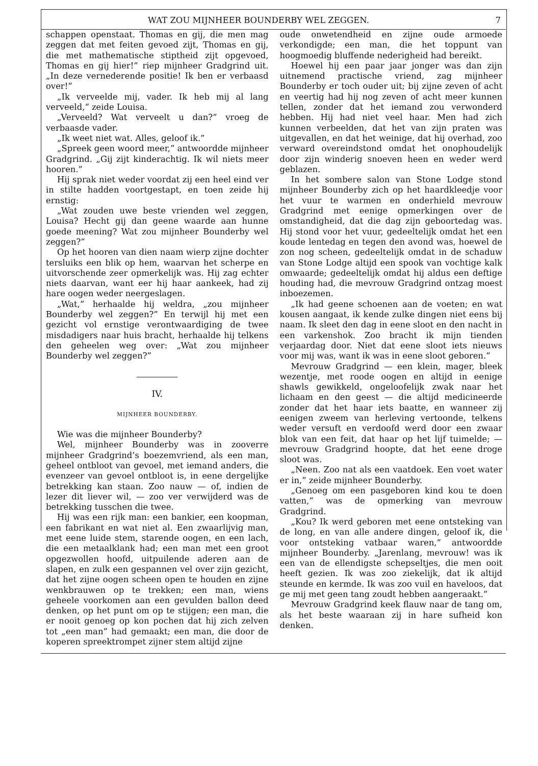WAT ZOU MIJNHEER BOUNDERBY WEL ZEGGEN. 7
schappen openstaat. Thomas en gij, die men mag zeggen dat met feiten gevoed zijt, Thomas en gij, die met mathematische stiptheid zijt opgevoed, Thomas en gij hier!” riep mijnheer Gradgrind uit. „In deze vernederende positie! Ik ben er verbaasd over!”
„Ik verveelde mij, vader. Ik heb mij al lang verveeld,” zeide Louisa.
„Verveeld? Wat verveelt u dan?” vroeg de verbaasde vader.
„Ik weet niet wat. Alles, geloof ik.”
„Spreek geen woord meer,” antwoordde mijnheer Gradgrind. „Gij zijt kinderachtig. Ik wil niets meer hooren.”
Hij sprak niet weder voordat zij een heel eind ver in stilte hadden voortgestapt, en toen zeide hij ernstig:
„Wat zouden uwe beste vrienden wel zeggen, Louisa? Hecht gij dan geene waarde aan hunne goede meening? Wat zou mijnheer Bounderby wel zeggen?”
Op het hooren van dien naam wierp zijne dochter tersluiks een blik op hem, waarvan het scherpe en uitvorschende zeer opmerkelijk was. Hij zag echter niets daarvan, want eer hij haar aankeek, had zij hare oogen weder neergeslagen.
„Wat,” herhaalde hij weldra, „zou mijnheer Bounderby wel zeggen?” En terwijl hij met een gezicht vol ernstige verontwaardiging de twee misdadigers naar huis bracht, herhaalde hij telkens den geheelen weg over: „Wat zou mijnheer Bounderby wel zeggen?”
IV.
MIJNHEER BOUNDERBY.
Wie was die mijnheer Bounderby?
Wel, mijnheer Bounderby was in zooverre mijnheer Gradgrind’s boezemvriend, als een man, geheel ontbloot van gevoel, met iemand anders, die evenzeer van gevoel ontbloot is, in eene dergelijke betrekking kan staan. Zoo nauw — of, indien de lezer dit liever wil, — zoo ver verwijderd was de betrekking tusschen die twee.
Hij was een rijk man: een bankier, een koopman, een fabrikant en wat niet al. Een zwaarlijvig man, met eene luide stem, starende oogen, en een lach, die een metaalklank had; een man met een groot opgezwollen hoofd, uitpuilende aderen aan de slapen, en zulk een gespannen vel over zijn gezicht, dat het zijne oogen scheen open te houden en zijne wenkbrauwen op te trekken; een man, wiens geheele voorkomen aan een gevulden ballon deed denken, op het punt om op te stijgen; een man, die er nooit genoeg op kon pochen dat hij zich zelven tot „een man” had gemaakt; een man, die door de koperen spreektrompet zijner stem altijd zijne
oude onwetendheid en zijne oude armoede verkondigde; een man, die het toppunt van hoogmoedig bluffende nederigheid had bereikt.
Hoewel hij een paar jaar jonger was dan zijn uitnemend practische vriend, zag mijnheer Bounderby er toch ouder uit; bij zijne zeven of acht en veertig had hij nog zeven of acht meer kunnen tellen, zonder dat het iemand zou verwonderd hebben. Hij had niet veel haar. Men had zich kunnen verbeelden, dat het van zijn praten was uitgevallen, en dat het weinige, dat hij overhad, zoo verward overeindstond omdat het onophoudelijk door zijn winderig snoeven heen en weder werd geblazen.
In het sombere salon van Stone Lodge stond mijnheer Bounderby zich op het haardkleedje voor het vuur te warmen en onderhield mevrouw Gradgrind met eenige opmerkingen over de omstandigheid, dat die dag zijn geboortedag was. Hij stond voor het vuur, gedeeltelijk omdat het een koude lentedag en tegen den avond was, hoewel de zon nog scheen, gedeeltelijk omdat in de schaduw van Stone Lodge altijd een spook van vochtige kalk omwaarde; gedeeltelijk omdat hij aldus een deftige houding had, die mevrouw Gradgrind ontzag moest inboezemen.
„Ik had geene schoenen aan de voeten; en wat kousen aangaat, ik kende zulke dingen niet eens bij naam. Ik sleet den dag in eene sloot en den nacht in een varkenshok. Zoo bracht ik mijn tienden verjaardag door. Niet dat eene sloot iets nieuws voor mij was, want ik was in eene sloot geboren.”
Mevrouw Gradgrind — een klein, mager, bleek wezentje, met roode oogen en altijd in eenige shawls gewikkeld, ongeloofelijk zwak naar het lichaam en den geest — die altijd medicineerde zonder dat het haar iets baatte, en wanneer zij eenigen zweem van herleving vertoonde, telkens weder versuft en verdoofd werd door een zwaar blok van een feit, dat haar op het lijf tuimelde; — mevrouw Gradgrind hoopte, dat het eene droge sloot was.
„Neen. Zoo nat als een vaatdoek. Een voet water er in,” zeide mijnheer Bounderby.
„Genoeg om een pasgeboren kind kou te doen vatten,” was de opmerking van mevrouw Gradgrind.
„Kou? Ik werd geboren met eene ontsteking van de long, en van alle andere dingen, geloof ik, die voor ontsteking vatbaar waren,” antwoordde mijnheer Bounderby. „Jarenlang, mevrouw! was ik een van de ellendigste schepseltjes, die men ooit heeft gezien. Ik was zoo ziekelijk, dat ik altijd steunde en kermde. Ik was zoo vuil en haveloos, dat ge mij met geen tang zoudt hebben aangeraakt.”
Mevrouw Gradgrind keek flauw naar de tang om, als het beste waaraan zij in hare sufheid kon denken.